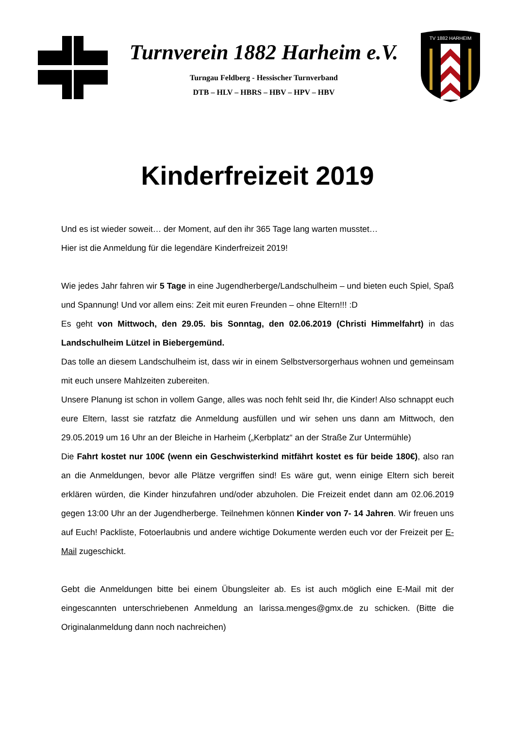Turnverein 1882 Harheim e.V.
Turngau Feldberg - Hessischer Turnverband
DTB – HLV – HBRS – HBV – HPV – HBV
TV 1882 HARHEIM
Kinderfreizeit 2019
Und es ist wieder soweit… der Moment, auf den ihr 365 Tage lang warten musstet…
Hier ist die Anmeldung für die legendäre Kinderfreizeit 2019!
Wie jedes Jahr fahren wir 5 Tage in eine Jugendherberge/Landschulheim – und bieten euch Spiel, Spaß und Spannung! Und vor allem eins: Zeit mit euren Freunden – ohne Eltern!!! :D
Es geht von Mittwoch, den 29.05. bis Sonntag, den 02.06.2019 (Christi Himmelfahrt) in das Landschulheim Lützel in Biebergemünd.
Das tolle an diesem Landschulheim ist, dass wir in einem Selbstversorgerhaus wohnen und gemeinsam mit euch unsere Mahlzeiten zubereiten.
Unsere Planung ist schon in vollem Gange, alles was noch fehlt seid Ihr, die Kinder! Also schnappt euch eure Eltern, lasst sie ratzfatz die Anmeldung ausfüllen und wir sehen uns dann am Mittwoch, den 29.05.2019 um 16 Uhr an der Bleiche in Harheim („Kerbplatz“ an der Straße Zur Untermühle)
Die Fahrt kostet nur 100€ (wenn ein Geschwisterkind mitfährt kostet es für beide 180€), also ran an die Anmeldungen, bevor alle Plätze vergriffen sind! Es wäre gut, wenn einige Eltern sich bereit erklären würden, die Kinder hinzufahren und/oder abzuholen. Die Freizeit endet dann am 02.06.2019 gegen 13:00 Uhr an der Jugendherberge. Teilnehmen können Kinder von 7- 14 Jahren. Wir freuen uns auf Euch! Packliste, Fotoerlaubnis und andere wichtige Dokumente werden euch vor der Freizeit per E-Mail zugeschickt.
Gebt die Anmeldungen bitte bei einem Übungsleiter ab. Es ist auch möglich eine E-Mail mit der eingescannten unterschriebenen Anmeldung an larissa.menges@gmx.de zu schicken. (Bitte die Originalanmeldung dann noch nachreichen)